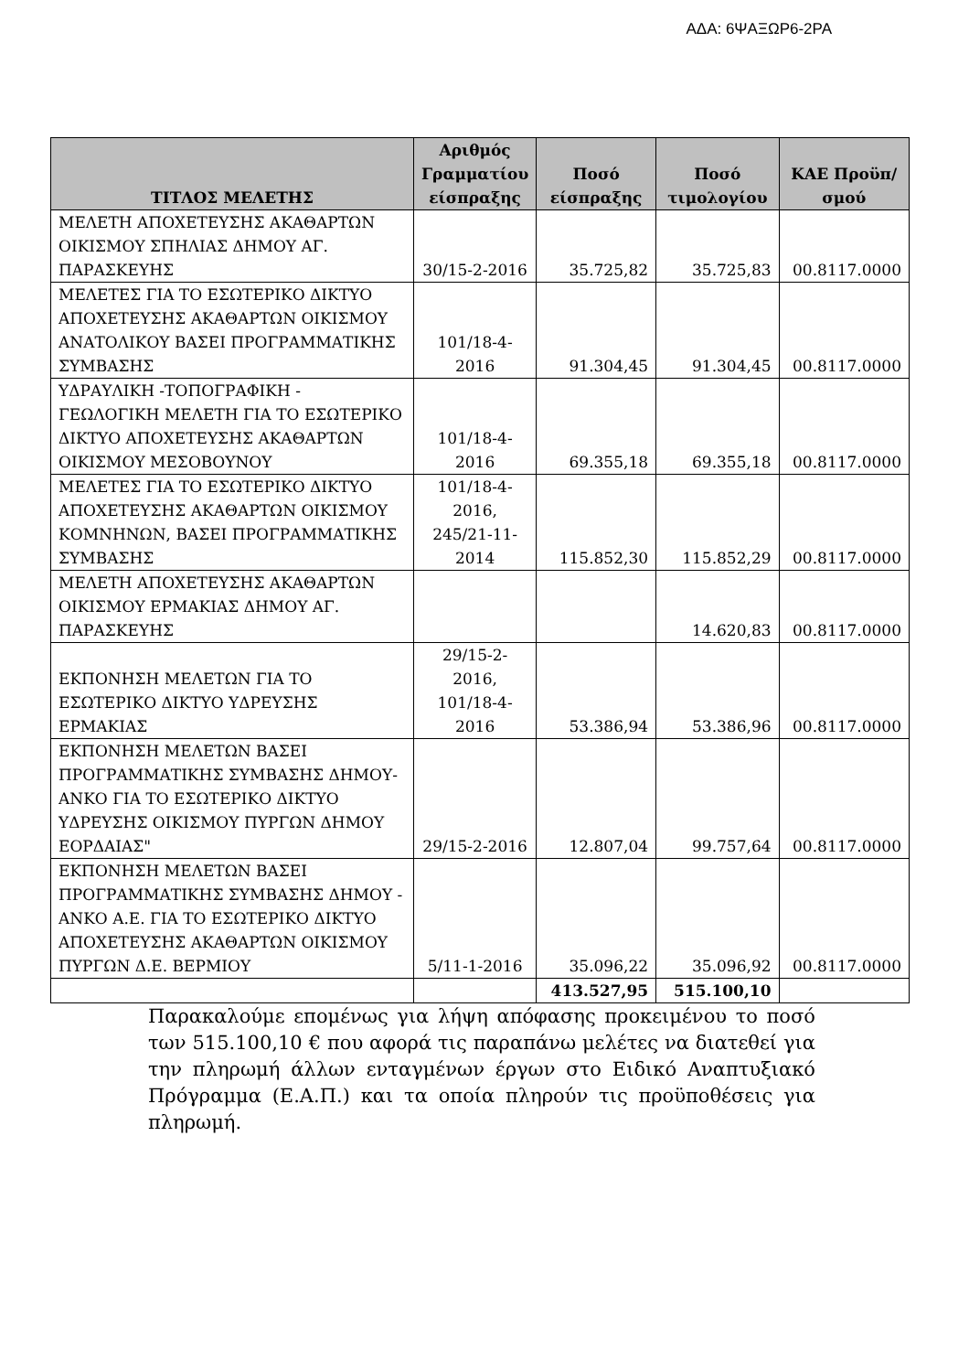ΑΔΑ: 6ΨΑΞΩΡ6-2ΡΑ
| ΤΙΤΛΟΣ ΜΕΛΕΤΗΣ | Αριθμός Γραμματίου είσπραξης | Ποσό είσπραξης | Ποσό τιμολογίου | ΚΑΕ Προϋπ/σμού |
| --- | --- | --- | --- | --- |
| ΜΕΛΕΤΗ ΑΠΟΧΕΤΕΥΣΗΣ ΑΚΑΘΑΡΤΩΝ ΟΙΚΙΣΜΟΥ ΣΠΗΛΙΑΣ ΔΗΜΟΥ ΑΓ. ΠΑΡΑΣΚΕΥΗΣ | 30/15-2-2016 | 35.725,82 | 35.725,83 | 00.8117.0000 |
| ΜΕΛΕΤΕΣ ΓΙΑ ΤΟ ΕΣΩΤΕΡΙΚΟ ΔΙΚΤΥΟ ΑΠΟΧΕΤΕΥΣΗΣ ΑΚΑΘΑΡΤΩΝ ΟΙΚΙΣΜΟΥ ΑΝΑΤΟΛΙΚΟΥ ΒΑΣΕΙ ΠΡΟΓΡΑΜΜΑΤΙΚΗΣ ΣΥΜΒΑΣΗΣ | 101/18-4-2016 | 91.304,45 | 91.304,45 | 00.8117.0000 |
| ΥΔΡΑΥΛΙΚΗ -ΤΟΠΟΓΡΑΦΙΚΗ - ΓΕΩΛΟΓΙΚΗ ΜΕΛΕΤΗ ΓΙΑ ΤΟ ΕΣΩΤΕΡΙΚΟ ΔΙΚΤΥΟ ΑΠΟΧΕΤΕΥΣΗΣ ΑΚΑΘΑΡΤΩΝ ΟΙΚΙΣΜΟΥ ΜΕΣΟΒΟΥΝΟΥ | 101/18-4-2016 | 69.355,18 | 69.355,18 | 00.8117.0000 |
| ΜΕΛΕΤΕΣ ΓΙΑ ΤΟ ΕΣΩΤΕΡΙΚΟ ΔΙΚΤΥΟ ΑΠΟΧΕΤΕΥΣΗΣ ΑΚΑΘΑΡΤΩΝ ΟΙΚΙΣΜΟΥ ΚΟΜΝΗΝΩΝ, ΒΑΣΕΙ ΠΡΟΓΡΑΜΜΑΤΙΚΗΣ ΣΥΜΒΑΣΗΣ | 101/18-4-2016, 245/21-11-2014 | 115.852,30 | 115.852,29 | 00.8117.0000 |
| ΜΕΛΕΤΗ ΑΠΟΧΕΤΕΥΣΗΣ ΑΚΑΘΑΡΤΩΝ ΟΙΚΙΣΜΟΥ ΕΡΜΑΚΙΑΣ ΔΗΜΟΥ ΑΓ. ΠΑΡΑΣΚΕΥΗΣ | | | 14.620,83 | 00.8117.0000 |
| ΕΚΠΟΝΗΣΗ ΜΕΛΕΤΩΝ ΓΙΑ ΤΟ ΕΣΩΤΕΡΙΚΟ ΔΙΚΤΥΟ ΥΔΡΕΥΣΗΣ ΕΡΜΑΚΙΑΣ | 29/15-2-2016, 101/18-4-2016 | 53.386,94 | 53.386,96 | 00.8117.0000 |
| ΕΚΠΟΝΗΣΗ ΜΕΛΕΤΩΝ ΒΑΣΕΙ ΠΡΟΓΡΑΜΜΑΤΙΚΗΣ ΣΥΜΒΑΣΗΣ ΔΗΜΟΥ- ΑΝΚΟ ΓΙΑ ΤΟ ΕΣΩΤΕΡΙΚΟ ΔΙΚΤΥΟ ΥΔΡΕΥΣΗΣ ΟΙΚΙΣΜΟΥ ΠΥΡΓΩΝ ΔΗΜΟΥ ΕΟΡΔΑΙΑΣ" | 29/15-2-2016 | 12.807,04 | 99.757,64 | 00.8117.0000 |
| ΕΚΠΟΝΗΣΗ ΜΕΛΕΤΩΝ ΒΑΣΕΙ ΠΡΟΓΡΑΜΜΑΤΙΚΗΣ ΣΥΜΒΑΣΗΣ ΔΗΜΟΥ - ΑΝΚΟ Α.Ε. ΓΙΑ ΤΟ ΕΣΩΤΕΡΙΚΟ ΔΙΚΤΥΟ ΑΠΟΧΕΤΕΥΣΗΣ ΑΚΑΘΑΡΤΩΝ ΟΙΚΙΣΜΟΥ ΠΥΡΓΩΝ Δ.Ε. ΒΕΡΜΙΟΥ | 5/11-1-2016 | 35.096,22 | 35.096,92 | 00.8117.0000 |
| | | 413.527,95 | 515.100,10 | |
Παρακαλούμε επομένως για λήψη απόφασης προκειμένου το ποσό των 515.100,10 € που αφορά τις παραπάνω μελέτες να διατεθεί για την πληρωμή άλλων ενταγμένων έργων στο Ειδικό Αναπτυξιακό Πρόγραμμα (Ε.Α.Π.) και τα οποία πληρούν τις προϋποθέσεις για πληρωμή.